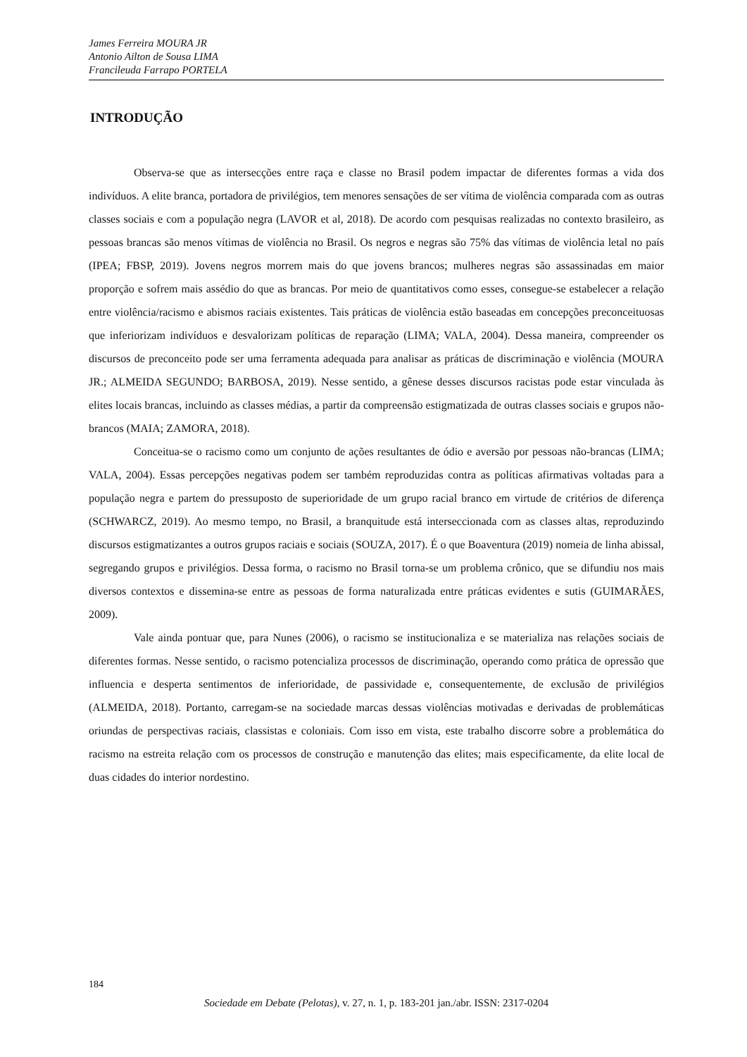James Ferreira MOURA JR
Antonio Ailton de Sousa LIMA
Francileuda Farrapo PORTELA
INTRODUÇÃO
Observa-se que as intersecções entre raça e classe no Brasil podem impactar de diferentes formas a vida dos indivíduos. A elite branca, portadora de privilégios, tem menores sensações de ser vítima de violência comparada com as outras classes sociais e com a população negra (LAVOR et al, 2018). De acordo com pesquisas realizadas no contexto brasileiro, as pessoas brancas são menos vítimas de violência no Brasil. Os negros e negras são 75% das vítimas de violência letal no país (IPEA; FBSP, 2019). Jovens negros morrem mais do que jovens brancos; mulheres negras são assassinadas em maior proporção e sofrem mais assédio do que as brancas. Por meio de quantitativos como esses, consegue-se estabelecer a relação entre violência/racismo e abismos raciais existentes. Tais práticas de violência estão baseadas em concepções preconceituosas que inferiorizam indivíduos e desvalorizam políticas de reparação (LIMA; VALA, 2004). Dessa maneira, compreender os discursos de preconceito pode ser uma ferramenta adequada para analisar as práticas de discriminação e violência (MOURA JR.; ALMEIDA SEGUNDO; BARBOSA, 2019). Nesse sentido, a gênese desses discursos racistas pode estar vinculada às elites locais brancas, incluindo as classes médias, a partir da compreensão estigmatizada de outras classes sociais e grupos não-brancos (MAIA; ZAMORA, 2018).
Conceitua-se o racismo como um conjunto de ações resultantes de ódio e aversão por pessoas não-brancas (LIMA; VALA, 2004). Essas percepções negativas podem ser também reproduzidas contra as políticas afirmativas voltadas para a população negra e partem do pressuposto de superioridade de um grupo racial branco em virtude de critérios de diferença (SCHWARCZ, 2019). Ao mesmo tempo, no Brasil, a branquitude está interseccionada com as classes altas, reproduzindo discursos estigmatizantes a outros grupos raciais e sociais (SOUZA, 2017). É o que Boaventura (2019) nomeia de linha abissal, segregando grupos e privilégios. Dessa forma, o racismo no Brasil torna-se um problema crônico, que se difundiu nos mais diversos contextos e dissemina-se entre as pessoas de forma naturalizada entre práticas evidentes e sutis (GUIMARÃES, 2009).
Vale ainda pontuar que, para Nunes (2006), o racismo se institucionaliza e se materializa nas relações sociais de diferentes formas. Nesse sentido, o racismo potencializa processos de discriminação, operando como prática de opressão que influencia e desperta sentimentos de inferioridade, de passividade e, consequentemente, de exclusão de privilégios (ALMEIDA, 2018). Portanto, carregam-se na sociedade marcas dessas violências motivadas e derivadas de problemáticas oriundas de perspectivas raciais, classistas e coloniais. Com isso em vista, este trabalho discorre sobre a problemática do racismo na estreita relação com os processos de construção e manutenção das elites; mais especificamente, da elite local de duas cidades do interior nordestino.
184
Sociedade em Debate (Pelotas), v. 27, n. 1, p. 183-201 jan./abr. ISSN: 2317-0204